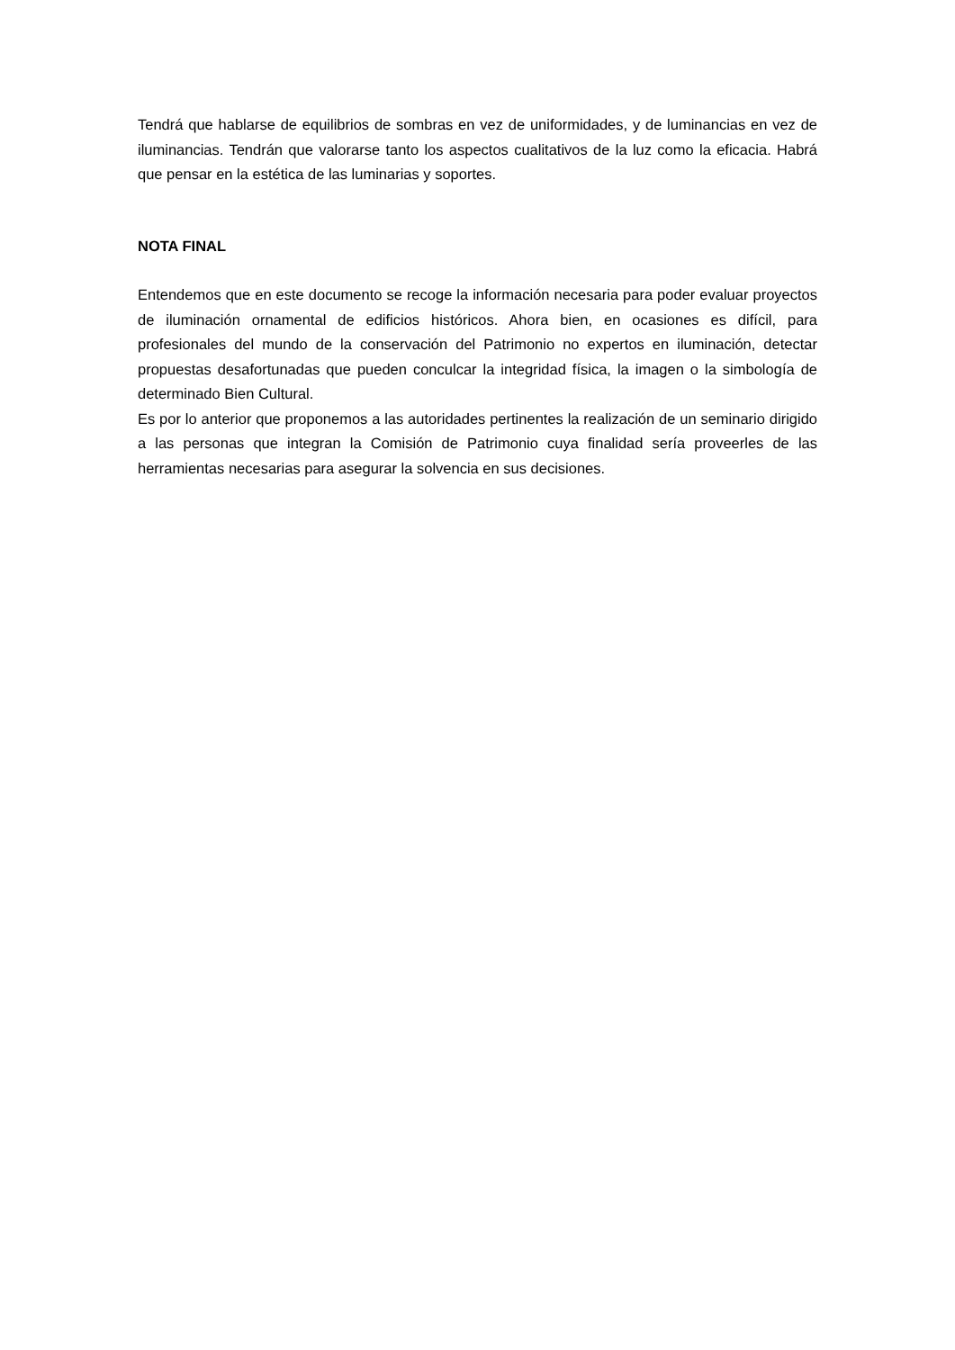Tendrá que hablarse de equilibrios de sombras en vez de uniformidades, y de luminancias en vez de iluminancias. Tendrán que valorarse tanto los aspectos cualitativos de la luz como la eficacia. Habrá que pensar en la estética de las luminarias y soportes.
NOTA FINAL
Entendemos que en este documento se recoge la información necesaria para poder evaluar proyectos de iluminación ornamental de edificios históricos. Ahora bien, en ocasiones es difícil, para profesionales del mundo de la conservación del Patrimonio no expertos en iluminación, detectar propuestas desafortunadas que pueden conculcar la integridad física, la imagen o la simbología de determinado Bien Cultural.
Es por lo anterior que proponemos a las autoridades pertinentes la realización de un seminario dirigido a las personas que integran la Comisión de Patrimonio cuya finalidad sería proveerles de las herramientas necesarias para asegurar la solvencia en sus decisiones.